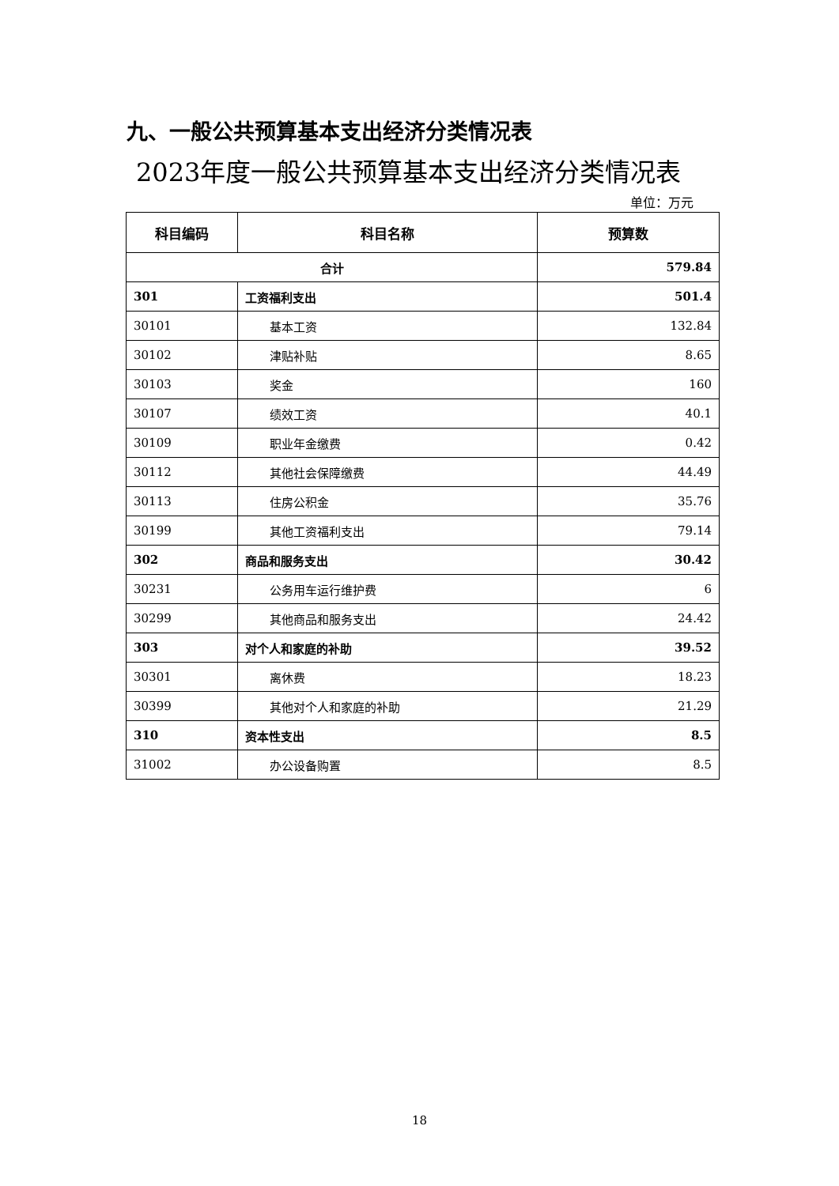九、一般公共预算基本支出经济分类情况表
2023年度一般公共预算基本支出经济分类情况表
单位：万元
| 科目编码 | 科目名称 | 预算数 |
| --- | --- | --- |
| 合计 | | 579.84 |
| 301 | 工资福利支出 | 501.4 |
| 30101 | 基本工资 | 132.84 |
| 30102 | 津贴补贴 | 8.65 |
| 30103 | 奖金 | 160 |
| 30107 | 绩效工资 | 40.1 |
| 30109 | 职业年金缴费 | 0.42 |
| 30112 | 其他社会保障缴费 | 44.49 |
| 30113 | 住房公积金 | 35.76 |
| 30199 | 其他工资福利支出 | 79.14 |
| 302 | 商品和服务支出 | 30.42 |
| 30231 | 公务用车运行维护费 | 6 |
| 30299 | 其他商品和服务支出 | 24.42 |
| 303 | 对个人和家庭的补助 | 39.52 |
| 30301 | 离休费 | 18.23 |
| 30399 | 其他对个人和家庭的补助 | 21.29 |
| 310 | 资本性支出 | 8.5 |
| 31002 | 办公设备购置 | 8.5 |
18